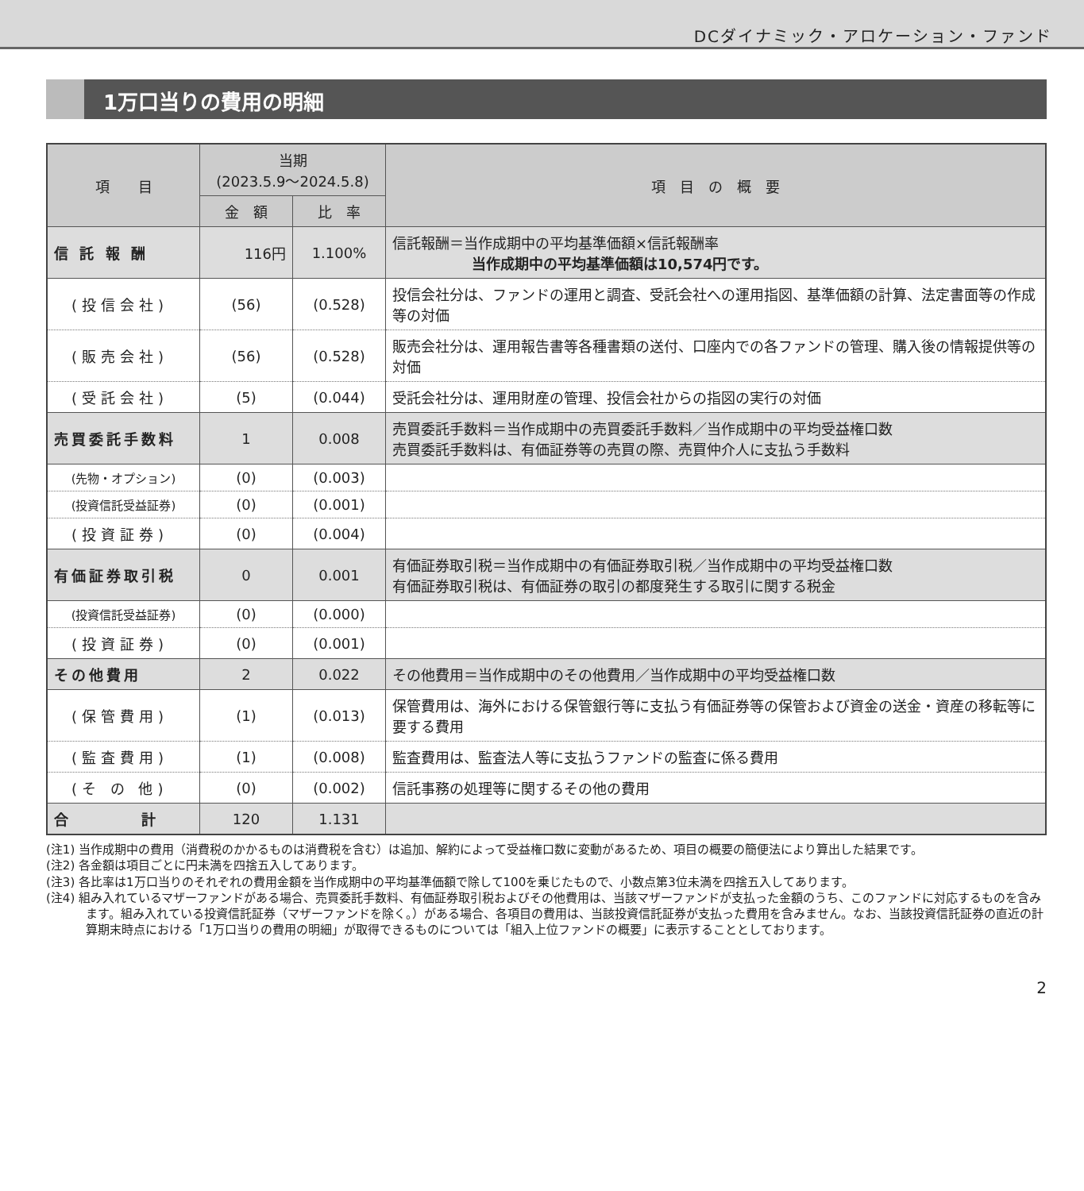DCダイナミック・アロケーション・ファンド
1万口当りの費用の明細
| 項 目 | 当期 (2023.5.9～2024.5.8) | | 項 目 の 概 要 |
| --- | --- | --- | --- |
| | 金 額 | 比 率 | |
| 信 託 報 酬 | 116円 | 1.100% | 信託報酬＝当作成期中の平均基準価額×信託報酬率 当作成期中の平均基準価額は10,574円です。 |
| (投信会社) | (56) | (0.528) | 投信会社分は、ファンドの運用と調査、受託会社への運用指図、基準価額の計算、法定書面等の作成等の対価 |
| (販売会社) | (56) | (0.528) | 販売会社分は、運用報告書等各種書類の送付、口座内での各ファンドの管理、購入後の情報提供等の対価 |
| (受託会社) | (5) | (0.044) | 受託会社分は、運用財産の管理、投信会社からの指図の実行の対価 |
| 売買委託手数料 | 1 | 0.008 | 売買委託手数料＝当作成期中の売買委託手数料／当作成期中の平均受益権口数 売買委託手数料は、有価証券等の売買の際、売買仲介人に支払う手数料 |
| (先物・オプション) | (0) | (0.003) | |
| (投資信託受益証券) | (0) | (0.001) | |
| (投資証券) | (0) | (0.004) | |
| 有価証券取引税 | 0 | 0.001 | 有価証券取引税＝当作成期中の有価証券取引税／当作成期中の平均受益権口数 有価証券取引税は、有価証券の取引の都度発生する取引に関する税金 |
| (投資信託受益証券) | (0) | (0.000) | |
| (投資証券) | (0) | (0.001) | |
| その他費用 | 2 | 0.022 | その他費用＝当作成期中のその他費用／当作成期中の平均受益権口数 |
| (保管費用) | (1) | (0.013) | 保管費用は、海外における保管銀行等に支払う有価証券等の保管および資金の送金・資産の移転等に要する費用 |
| (監査費用) | (1) | (0.008) | 監査費用は、監査法人等に支払うファンドの監査に係る費用 |
| (そ の 他) | (0) | (0.002) | 信託事務の処理等に関するその他の費用 |
| 合 計 | 120 | 1.131 | |
(注1) 当作成期中の費用（消費税のかかるものは消費税を含む）は追加、解約によって受益権口数に変動があるため、項目の概要の簡便法により算出した結果です。
(注2) 各金額は項目ごとに円未満を四捨五入してあります。
(注3) 各比率は1万口当りのそれぞれの費用金額を当作成期中の平均基準価額で除して100を乗じたもので、小数点第3位未満を四捨五入してあります。
(注4) 組み入れているマザーファンドがある場合、売買委託手数料、有価証券取引税およびその他費用は、当該マザーファンドが支払った金額のうち、このファンドに対応するものを含みます。組み入れている投資信託証券（マザーファンドを除く。）がある場合、各項目の費用は、当該投資信託証券が支払った費用を含みません。なお、当該投資信託証券の直近の計算期末時点における「1万口当りの費用の明細」が取得できるものについては「組入上位ファンドの概要」に表示することとしております。
2